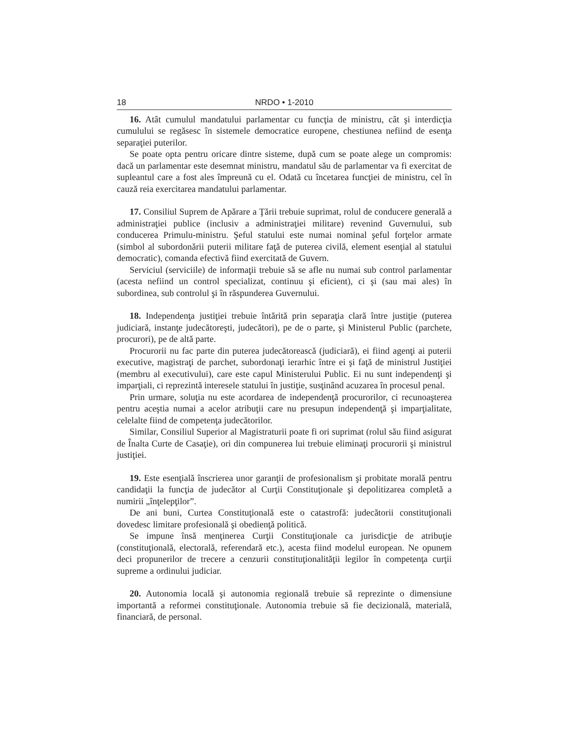18 NRDO • 1-2010
16. Atât cumulul mandatului parlamentar cu funcţia de ministru, cât şi interdicţia cumulului se regăsesc în sistemele democratice europene, chestiunea nefiind de esenţa separaţiei puterilor.
Se poate opta pentru oricare dintre sisteme, după cum se poate alege un compromis: dacă un parlamentar este desemnat ministru, mandatul său de parlamentar va fi exercitat de supleantul care a fost ales împreună cu el. Odată cu încetarea funcţiei de ministru, cel în cauză reia exercitarea mandatului parlamentar.
17. Consiliul Suprem de Apărare a Ţării trebuie suprimat, rolul de conducere generală a administraţiei publice (inclusiv a administraţiei militare) revenind Guvernului, sub conducerea Primulu-ministru. Şeful statului este numai nominal şeful forţelor armate (simbol al subordonării puterii militare faţă de puterea civilă, element esenţial al statului democratic), comanda efectivă fiind exercitată de Guvern.
Serviciul (serviciile) de informaţii trebuie să se afle nu numai sub control parlamentar (acesta nefiind un control specializat, continuu şi eficient), ci şi (sau mai ales) în subordinea, sub controlul şi în răspunderea Guvernului.
18. Independenţa justiţiei trebuie întărită prin separaţia clară între justiţie (puterea judiciară, instanţe judecătoreşti, judecători), pe de o parte, şi Ministerul Public (parchete, procurori), pe de altă parte.
Procurorii nu fac parte din puterea judecătorească (judiciară), ei fiind agenţi ai puterii executive, magistraţi de parchet, subordonaţi ierarhic între ei şi faţă de ministrul Justiţiei (membru al executivului), care este capul Ministerului Public. Ei nu sunt independenţi şi imparţiali, ci reprezintă interesele statului în justiţie, susţinând acuzarea în procesul penal.
Prin urmare, soluţia nu este acordarea de independenţă procurorilor, ci recunoaşterea pentru aceştia numai a acelor atribuţii care nu presupun independenţă şi imparţialitate, celelalte fiind de competenţa judecătorilor.
Similar, Consiliul Superior al Magistraturii poate fi ori suprimat (rolul său fiind asigurat de Înalta Curte de Casaţie), ori din compunerea lui trebuie eliminaţi procurorii şi ministrul justiţiei.
19. Este esenţială înscrierea unor garanţii de profesionalism şi probitate morală pentru candidaţii la funcţia de judecător al Curţii Constituţionale şi depolitizarea completă a numirii „înţelepţilor”.
De ani buni, Curtea Constituţională este o catastrofă: judecătorii constituţionali dovedesc limitare profesională şi obedienţă politică.
Se impune însă menţinerea Curţii Constituţionale ca jurisdicţie de atribuţie (constituţională, electorală, referendară etc.), acesta fiind modelul european. Ne opunem deci propunerilor de trecere a cenzurii constituţionalităţii legilor în competenţa curţii supreme a ordinului judiciar.
20. Autonomia locală şi autonomia regională trebuie să reprezinte o dimensiune importantă a reformei constituţionale. Autonomia trebuie să fie decizională, materială, financiară, de personal.